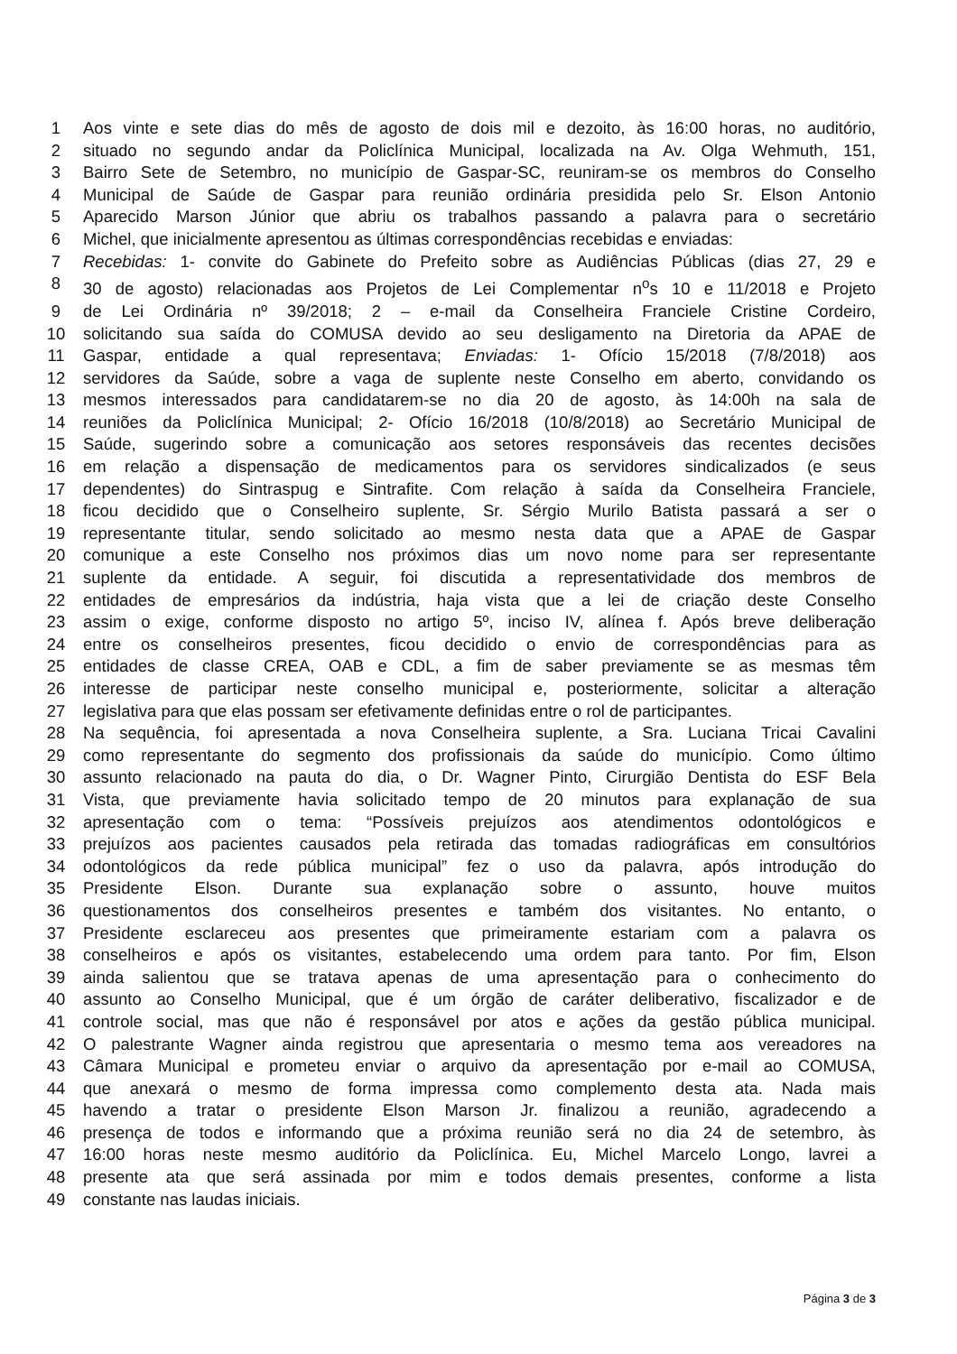1 Aos vinte e sete dias do mês de agosto de dois mil e dezoito, às 16:00 horas, no auditório,
2 situado no segundo andar da Policlínica Municipal, localizada na Av. Olga Wehmuth, 151,
3 Bairro Sete de Setembro, no município de Gaspar-SC, reuniram-se os membros do Conselho
4 Municipal de Saúde de Gaspar para reunião ordinária presidida pelo Sr. Elson Antonio
5 Aparecido Marson Júnior que abriu os trabalhos passando a palavra para o secretário
6 Michel, que inicialmente apresentou as últimas correspondências recebidas e enviadas:
7 Recebidas: 1- convite do Gabinete do Prefeito sobre as Audiências Públicas (dias 27, 29 e
8 30 de agosto) relacionadas aos Projetos de Lei Complementar n<sup>o</sup>s 10 e 11/2018 e Projeto
9 de Lei Ordinária nº 39/2018; 2 – e-mail da Conselheira Franciele Cristine Cordeiro,
10 solicitando sua saída do COMUSA devido ao seu desligamento na Diretoria da APAE de
11 Gaspar, entidade a qual representava; Enviadas: 1- Ofício 15/2018 (7/8/2018) aos
12 servidores da Saúde, sobre a vaga de suplente neste Conselho em aberto, convidando os
13 mesmos interessados para candidatarem-se no dia 20 de agosto, às 14:00h na sala de
14 reuniões da Policlínica Municipal; 2- Ofício 16/2018 (10/8/2018) ao Secretário Municipal de
15 Saúde, sugerindo sobre a comunicação aos setores responsáveis das recentes decisões
16 em relação a dispensação de medicamentos para os servidores sindicalizados (e seus
17 dependentes) do Sintraspug e Sintrafite. Com relação à saída da Conselheira Franciele,
18 ficou decidido que o Conselheiro suplente, Sr. Sérgio Murilo Batista passará a ser o
19 representante titular, sendo solicitado ao mesmo nesta data que a APAE de Gaspar
20 comunique a este Conselho nos próximos dias um novo nome para ser representante
21 suplente da entidade. A seguir, foi discutida a representatividade dos membros de
22 entidades de empresários da indústria, haja vista que a lei de criação deste Conselho
23 assim o exige, conforme disposto no artigo 5º, inciso IV, alínea f. Após breve deliberação
24 entre os conselheiros presentes, ficou decidido o envio de correspondências para as
25 entidades de classe CREA, OAB e CDL, a fim de saber previamente se as mesmas têm
26 interesse de participar neste conselho municipal e, posteriormente, solicitar a alteração
27 legislativa para que elas possam ser efetivamente definidas entre o rol de participantes.
28 Na sequência, foi apresentada a nova Conselheira suplente, a Sra. Luciana Tricai Cavalini
29 como representante do segmento dos profissionais da saúde do município. Como último
30 assunto relacionado na pauta do dia, o Dr. Wagner Pinto, Cirurgião Dentista do ESF Bela
31 Vista, que previamente havia solicitado tempo de 20 minutos para explanação de sua
32 apresentação com o tema: “Possíveis prejuízos aos atendimentos odontológicos e
33 prejuízos aos pacientes causados pela retirada das tomadas radiográficas em consultórios
34 odontológicos da rede pública municipal” fez o uso da palavra, após introdução do
35 Presidente Elson. Durante sua explanação sobre o assunto, houve muitos
36 questionamentos dos conselheiros presentes e também dos visitantes. No entanto, o
37 Presidente esclareceu aos presentes que primeiramente estariam com a palavra os
38 conselheiros e após os visitantes, estabelecendo uma ordem para tanto. Por fim, Elson
39 ainda salientou que se tratava apenas de uma apresentação para o conhecimento do
40 assunto ao Conselho Municipal, que é um órgão de caráter deliberativo, fiscalizador e de
41 controle social, mas que não é responsável por atos e ações da gestão pública municipal.
42 O palestrante Wagner ainda registrou que apresentaria o mesmo tema aos vereadores na
43 Câmara Municipal e prometeu enviar o arquivo da apresentação por e-mail ao COMUSA,
44 que anexará o mesmo de forma impressa como complemento desta ata. Nada mais
45 havendo a tratar o presidente Elson Marson Jr. finalizou a reunião, agradecendo a
46 presença de todos e informando que a próxima reunião será no dia 24 de setembro, às
47 16:00 horas neste mesmo auditório da Policlínica. Eu, Michel Marcelo Longo, lavrei a
48 presente ata que será assinada por mim e todos demais presentes, conforme a lista
49 constante nas laudas iniciais.
Página 3 de 3